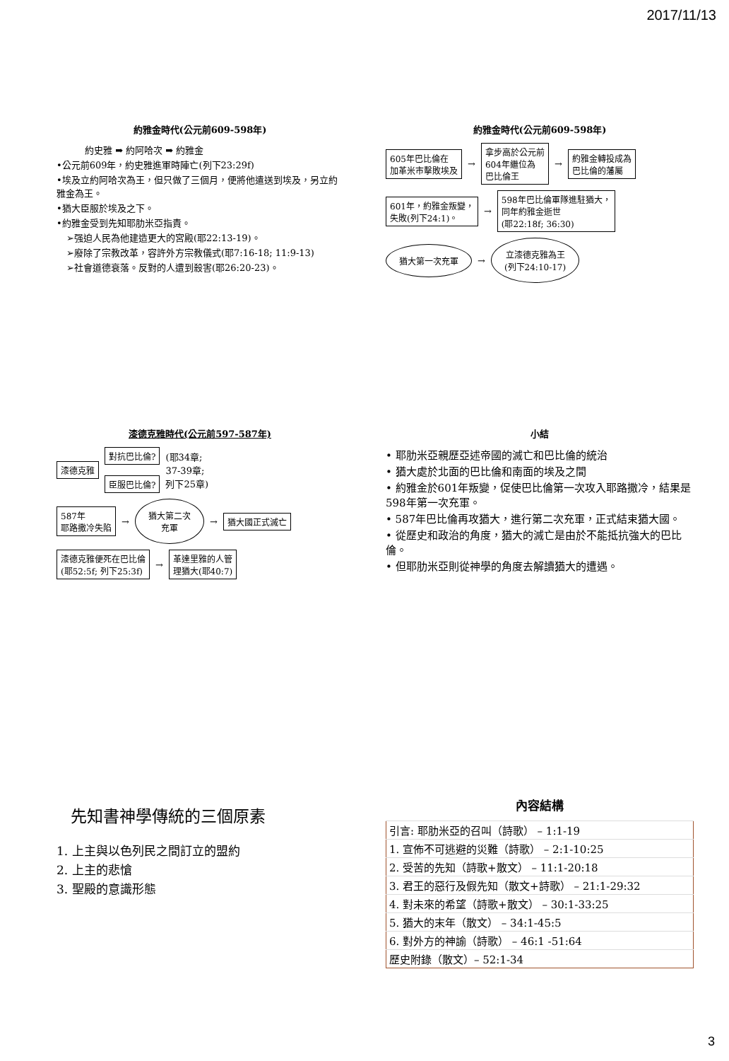2017/11/13
約雅金時代(公元前609-598年)
約史雅 ➡ 約阿哈次 ➡ 約雅金
•公元前609年，約史雅進軍時陣亡(列下23:29f)
•埃及立約阿哈次為王，但只做了三個月，便將他遣送到埃及，另立約雅金為王。
•猶大臣服於埃及之下。
•約雅金受到先知耶肋米亞指責。
➢强迫人民為他建造更大的宮殿(耶22:13-19)。
➢廢除了宗教改革，容許外方宗教儀式(耶7:16-18; 11:9-13)
➢社會道德衰落。反對的人遭到殺害(耶26:20-23)。
約雅金時代(公元前609-598年)
605年巴比倫在
加革米市擊敗埃及 → 拿步高於公元前
604年繼位為
巴比倫王 → 約雅金轉投成為
巴比倫的藩屬
601年，約雅金叛變，
失敗(列下24:1)。 → 598年巴比倫軍隊進駐猶大，
同年約雅金逝世
(耶22:18f; 36:30)
猶大第一次充軍 → 立漆德克雅為王
(列下24:10-17)
漆德克雅時代(公元前597-587年)
漆德克雅
對抗巴比倫?
臣服巴比倫?
(耶34章;
37-39章;
列下25章)
587年
耶路撒冷失陷 → 猶大第二次
充軍 → 猶大國正式滅亡
漆德克雅便死在巴比倫
(耶52:5f; 列下25:3f) → 革達里雅的人管
理猶大(耶40:7)
小結
• 耶肋米亞親歷亞述帝國的滅亡和巴比倫的統治
• 猶大處於北面的巴比倫和南面的埃及之間
• 約雅金於601年叛變，促使巴比倫第一次攻入耶路撒冷，結果是598年第一次充軍。
• 587年巴比倫再攻猶大，進行第二次充軍，正式結束猶大國。
• 從歷史和政治的角度，猶大的滅亡是由於不能抵抗強大的巴比倫。
• 但耶肋米亞則從神學的角度去解讀猶大的遭遇。
先知書神學傳統的三個原素
1. 上主與以色列民之間訂立的盟約
2. 上主的悲愴
3. 聖殿的意識形態
內容結構
| 引言: 耶肋米亞的召叫（詩歌） – 1:1-19 |
| 1. 宣佈不可逃避的災難（詩歌） – 2:1-10:25 |
| 2. 受苦的先知（詩歌+散文） – 11:1-20:18 |
| 3. 君王的惡行及假先知（散文+詩歌） – 21:1-29:32 |
| 4. 對未來的希望（詩歌+散文） – 30:1-33:25 |
| 5. 猶大的末年（散文） – 34:1-45:5 |
| 6. 對外方的神諭（詩歌） – 46:1 -51:64 |
| 歷史附錄（散文）– 52:1-34 |
3